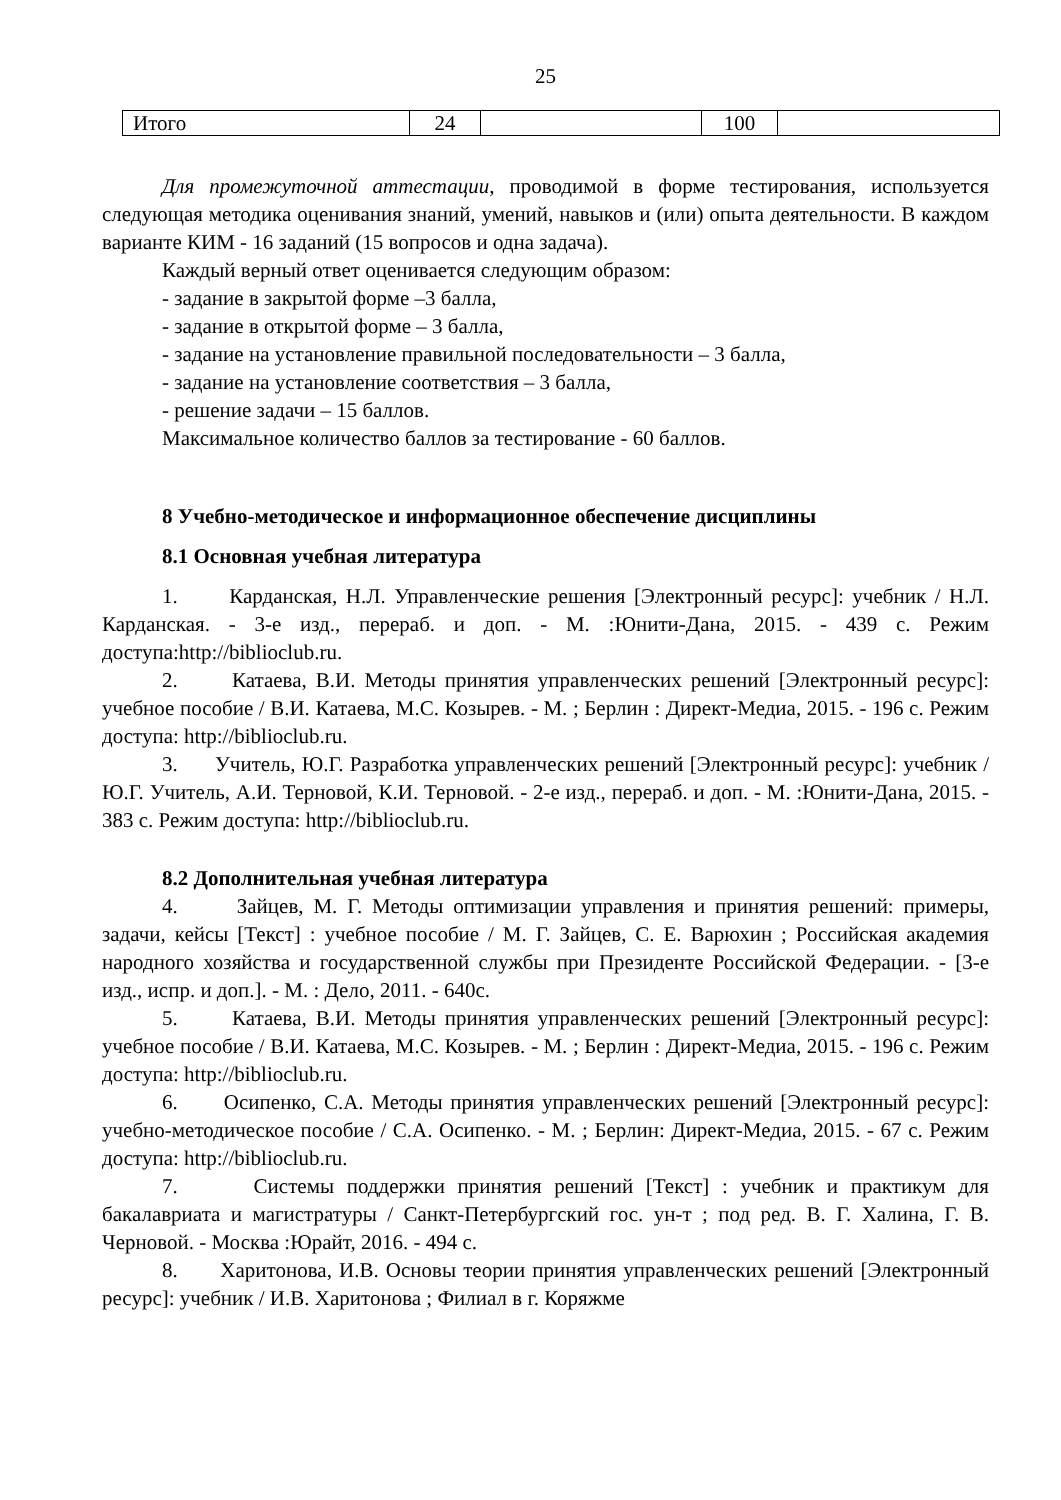25
| Итого | 24 | | 100 | |
Для промежуточной аттестации, проводимой в форме тестирования, используется следующая методика оценивания знаний, умений, навыков и (или) опыта деятельности. В каждом варианте КИМ - 16 заданий (15 вопросов и одна задача).
Каждый верный ответ оценивается следующим образом:
- задание в закрытой форме –3 балла,
- задание в открытой форме – 3 балла,
- задание на установление правильной последовательности – 3 балла,
- задание на установление соответствия – 3 балла,
- решение задачи – 15 баллов.
Максимальное количество баллов за тестирование - 60 баллов.
8 Учебно-методическое и информационное обеспечение дисциплины
8.1 Основная учебная литература
1. Карданская, Н.Л. Управленческие решения [Электронный ресурс]: учебник / Н.Л. Карданская. - 3-е изд., перераб. и доп. - М. :Юнити-Дана, 2015. - 439 с. Режим доступа:http://biblioclub.ru.
2. Катаева, В.И. Методы принятия управленческих решений [Электронный ресурс]: учебное пособие / В.И. Катаева, М.С. Козырев. - М. ; Берлин : Директ-Медиа, 2015. - 196 с. Режим доступа: http://biblioclub.ru.
3. Учитель, Ю.Г. Разработка управленческих решений [Электронный ресурс]: учебник / Ю.Г. Учитель, А.И. Терновой, К.И. Терновой. - 2-е изд., перераб. и доп. - М. :Юнити-Дана, 2015. - 383 с. Режим доступа: http://biblioclub.ru.
8.2 Дополнительная учебная литература
4. Зайцев, М. Г. Методы оптимизации управления и принятия решений: примеры, задачи, кейсы [Текст] : учебное пособие / М. Г. Зайцев, С. Е. Варюхин ; Российская академия народного хозяйства и государственной службы при Президенте Российской Федерации. - [3-е изд., испр. и доп.]. - М. : Дело, 2011. - 640с.
5. Катаева, В.И. Методы принятия управленческих решений [Электронный ресурс]: учебное пособие / В.И. Катаева, М.С. Козырев. - М. ; Берлин : Директ-Медиа, 2015. - 196 с. Режим доступа: http://biblioclub.ru.
6. Осипенко, С.А. Методы принятия управленческих решений [Электронный ресурс]: учебно-методическое пособие / С.А. Осипенко. - М. ; Берлин: Директ-Медиа, 2015. - 67 с. Режим доступа: http://biblioclub.ru.
7. Системы поддержки принятия решений [Текст] : учебник и практикум для бакалавриата и магистратуры / Санкт-Петербургский гос. ун-т ; под ред. В. Г. Халина, Г. В. Черновой. - Москва :Юрайт, 2016. - 494 с.
8. Харитонова, И.В. Основы теории принятия управленческих решений [Электронный ресурс]: учебник / И.В. Харитонова ; Филиал в г. Коряжме